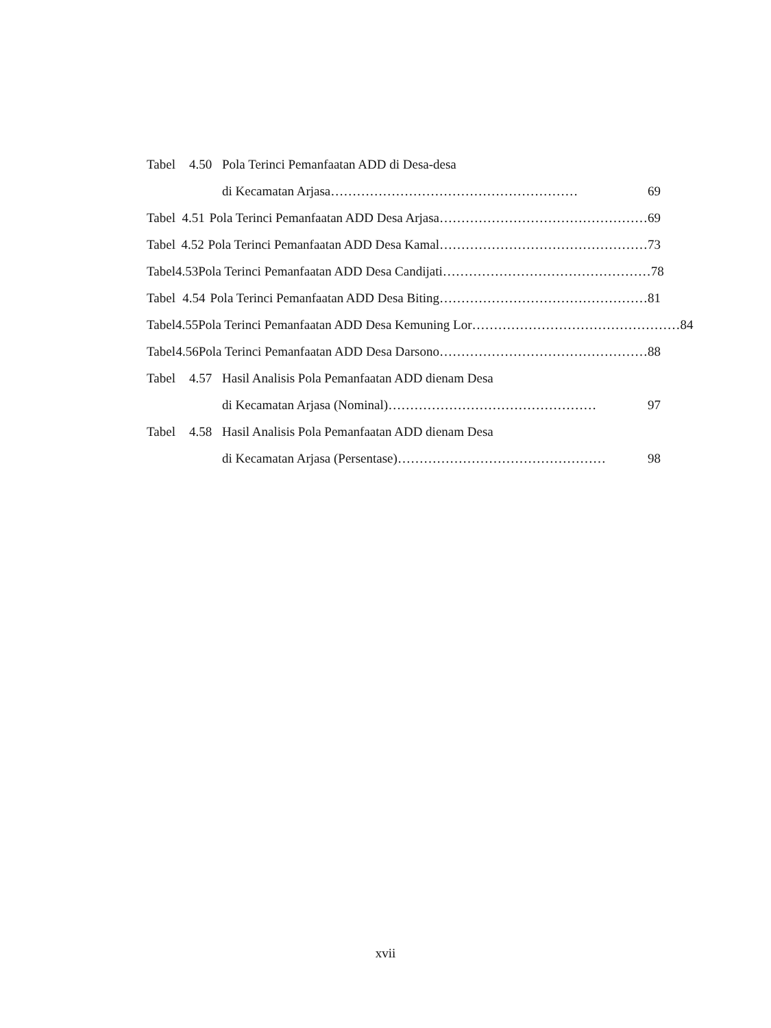Tabel 4.50 Pola Terinci Pemanfaatan ADD di Desa-desa
di Kecamatan Arjasa ………………………………………………… 69
Tabel 4.51 Pola Terinci Pemanfaatan ADD Desa Arjasa ………………………………………… 69
Tabel 4.52 Pola Terinci Pemanfaatan ADD Desa Kamal ………………………………………… 73
Tabel 4.53 Pola Terinci Pemanfaatan ADD Desa Candijati ………………………………………… 78
Tabel 4.54 Pola Terinci Pemanfaatan ADD Desa Biting ………………………………………… 81
Tabel 4.55 Pola Terinci Pemanfaatan ADD Desa Kemuning Lor ………………………………………… 84
Tabel 4.56 Pola Terinci Pemanfaatan ADD Desa Darsono ………………………………………… 88
Tabel 4.57 Hasil Analisis Pola Pemanfaatan ADD dienam Desa
di Kecamatan Arjasa (Nominal) ………………………………………… 97
Tabel 4.58 Hasil Analisis Pola Pemanfaatan ADD dienam Desa
di Kecamatan Arjasa (Persentase) ………………………………………… 98
xvii